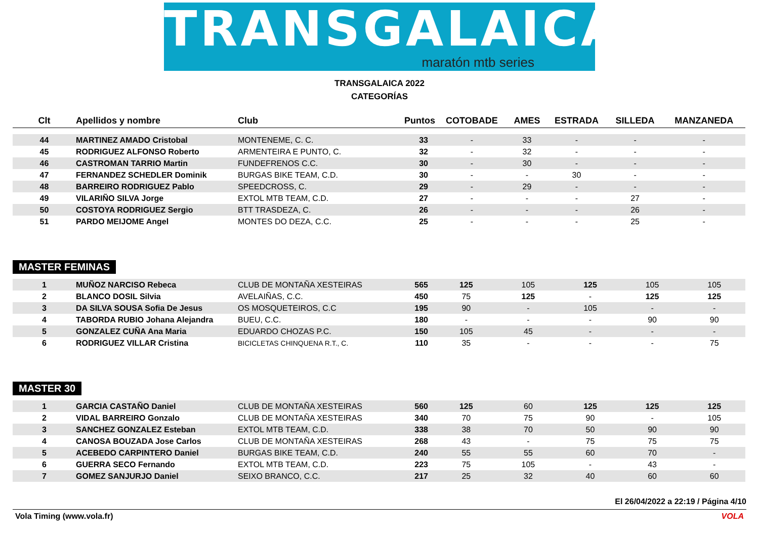TRANSGALAICA
maratón mtb series
TRANSGALAICA 2022
CATEGORÍAS
| Clt | Apellidos y nombre | Club | Puntos | COTOBADE | AMES | ESTRADA | SILLEDA | MANZANEDA |
| --- | --- | --- | --- | --- | --- | --- | --- | --- |
| 44 | MARTINEZ AMADO Cristobal | MONTENEME, C. C. | 33 | - | 33 | - | - | - |
| 45 | RODRIGUEZ ALFONSO Roberto | ARMENTEIRA E PUNTO, C. | 32 | - | 32 | - | - | - |
| 46 | CASTROMAN TARRIO Martin | FUNDEFRENOS C.C. | 30 | - | 30 | - | - | - |
| 47 | FERNANDEZ SCHEDLER Dominik | BURGAS BIKE TEAM, C.D. | 30 | - | - | 30 | - | - |
| 48 | BARREIRO RODRIGUEZ Pablo | SPEEDCROSS, C. | 29 | - | 29 | - | - | - |
| 49 | VILARIÑO SILVA Jorge | EXTOL MTB TEAM, C.D. | 27 | - | - | - | 27 | - |
| 50 | COSTOYA RODRIGUEZ Sergio | BTT TRASDEZA, C. | 26 | - | - | - | 26 | - |
| 51 | PARDO MEIJOME Angel | MONTES DO DEZA, C.C. | 25 | - | - | - | 25 | - |
MASTER FEMINAS
| 1 | MUÑOZ NARCISO Rebeca | CLUB DE MONTAÑA XESTEIRAS | 565 | 125 | 105 | 125 | 105 | 105 |
| 2 | BLANCO DOSIL Silvia | AVELAIÑAS, C.C. | 450 | 75 | 125 | - | 125 | 125 |
| 3 | DA SILVA SOUSA Sofia De Jesus | OS MOSQUETEIROS, C.C | 195 | 90 | - | 105 | - | - |
| 4 | TABORDA RUBIO Johana Alejandra | BUEU, C.C. | 180 | - | - | - | 90 | 90 |
| 5 | GONZALEZ CUÑA Ana Maria | EDUARDO CHOZAS P.C. | 150 | 105 | 45 | - | - | - |
| 6 | RODRIGUEZ VILLAR Cristina | BICICLETAS CHINQUENA R.T., C. | 110 | 35 | - | - | - | 75 |
MASTER 30
| 1 | GARCIA CASTAÑO Daniel | CLUB DE MONTAÑA XESTEIRAS | 560 | 125 | 60 | 125 | 125 | 125 |
| 2 | VIDAL BARREIRO Gonzalo | CLUB DE MONTAÑA XESTEIRAS | 340 | 70 | 75 | 90 | - | 105 |
| 3 | SANCHEZ GONZALEZ Esteban | EXTOL MTB TEAM, C.D. | 338 | 38 | 70 | 50 | 90 | 90 |
| 4 | CANOSA BOUZADA Jose Carlos | CLUB DE MONTAÑA XESTEIRAS | 268 | 43 | - | 75 | 75 | 75 |
| 5 | ACEBEDO CARPINTERO Daniel | BURGAS BIKE TEAM, C.D. | 240 | 55 | 55 | 60 | 70 | - |
| 6 | GUERRA SECO Fernando | EXTOL MTB TEAM, C.D. | 223 | 75 | 105 | - | 43 | - |
| 7 | GOMEZ SANJURJO Daniel | SEIXO BRANCO, C.C. | 217 | 25 | 32 | 40 | 60 | 60 |
El 26/04/2022 a 22:19 / Página 4/10
Vola Timing (www.vola.fr) VOLA